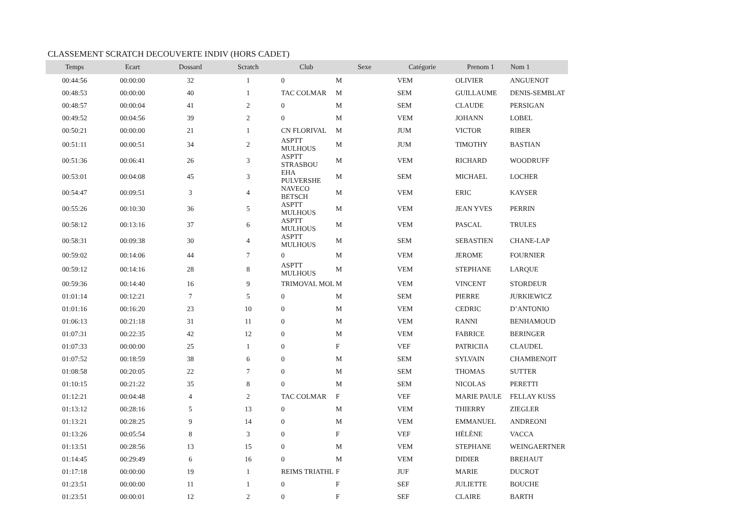CLASSEMENT SCRATCH DECOUVERTE INDIV (HORS CADET)
| Temps | Ecart | Dossard | Scratch | Club | Sexe | Catégorie | Prenom 1 | Nom 1 |
| --- | --- | --- | --- | --- | --- | --- | --- | --- |
| 00:44:56 | 00:00:00 | 32 | 1 | 0 | M | VEM | OLIVIER | ANGUENOT |
| 00:48:53 | 00:00:00 | 40 | 1 | TAC COLMAR | M | SEM | GUILLAUME | DENIS-SEMBLAT |
| 00:48:57 | 00:00:04 | 41 | 2 | 0 | M | SEM | CLAUDE | PERSIGAN |
| 00:49:52 | 00:04:56 | 39 | 2 | 0 | M | VEM | JOHANN | LOBEL |
| 00:50:21 | 00:00:00 | 21 | 1 | CN FLORIVAL | M | JUM | VICTOR | RIBER |
| 00:51:11 | 00:00:51 | 34 | 2 | ASPTT MULHOUS | M | JUM | TIMOTHY | BASTIAN |
| 00:51:36 | 00:06:41 | 26 | 3 | ASPTT STRASBOU | M | VEM | RICHARD | WOODRUFF |
| 00:53:01 | 00:04:08 | 45 | 3 | EHA PULVERSHE | M | SEM | MICHAEL | LOCHER |
| 00:54:47 | 00:09:51 | 3 | 4 | NAVECO BETSCH | M | VEM | ERIC | KAYSER |
| 00:55:26 | 00:10:30 | 36 | 5 | ASPTT MULHOUS | M | VEM | JEAN YVES | PERRIN |
| 00:58:12 | 00:13:16 | 37 | 6 | ASPTT MULHOUS | M | VEM | PASCAL | TRULES |
| 00:58:31 | 00:09:38 | 30 | 4 | ASPTT MULHOUS | M | SEM | SEBASTIEN | CHANE-LAP |
| 00:59:02 | 00:14:06 | 44 | 7 | 0 | M | VEM | JEROME | FOURNIER |
| 00:59:12 | 00:14:16 | 28 | 8 | ASPTT MULHOUS | M | VEM | STEPHANE | LARQUE |
| 00:59:36 | 00:14:40 | 16 | 9 | TRIMOVAL MOL | M | VEM | VINCENT | STORDEUR |
| 01:01:14 | 00:12:21 | 7 | 5 | 0 | M | SEM | PIERRE | JURKIEWICZ |
| 01:01:16 | 00:16:20 | 23 | 10 | 0 | M | VEM | CEDRIC | D’ANTONIO |
| 01:06:13 | 00:21:18 | 31 | 11 | 0 | M | VEM | RANNI | BENHAMOUD |
| 01:07:31 | 00:22:35 | 42 | 12 | 0 | M | VEM | FABRICE | BERINGER |
| 01:07:33 | 00:00:00 | 25 | 1 | 0 | F | VEF | PATRICIIA | CLAUDEL |
| 01:07:52 | 00:18:59 | 38 | 6 | 0 | M | SEM | SYLVAIN | CHAMBENOIT |
| 01:08:58 | 00:20:05 | 22 | 7 | 0 | M | SEM | THOMAS | SUTTER |
| 01:10:15 | 00:21:22 | 35 | 8 | 0 | M | SEM | NICOLAS | PERETTI |
| 01:12:21 | 00:04:48 | 4 | 2 | TAC COLMAR | F | VEF | MARIE PAULE | FELLAY KUSS |
| 01:13:12 | 00:28:16 | 5 | 13 | 0 | M | VEM | THIERRY | ZIEGLER |
| 01:13:21 | 00:28:25 | 9 | 14 | 0 | M | VEM | EMMANUEL | ANDREONI |
| 01:13:26 | 00:05:54 | 8 | 3 | 0 | F | VEF | HÉLÈNE | VACCA |
| 01:13:51 | 00:28:56 | 13 | 15 | 0 | M | VEM | STEPHANE | WEINGAERTNER |
| 01:14:45 | 00:29:49 | 6 | 16 | 0 | M | VEM | DIDIER | BREHAUT |
| 01:17:18 | 00:00:00 | 19 | 1 | REIMS TRIATHL | F | JUF | MARIE | DUCROT |
| 01:23:51 | 00:00:00 | 11 | 1 | 0 | F | SEF | JULIETTE | BOUCHE |
| 01:23:51 | 00:00:01 | 12 | 2 | 0 | F | SEF | CLAIRE | BARTH |